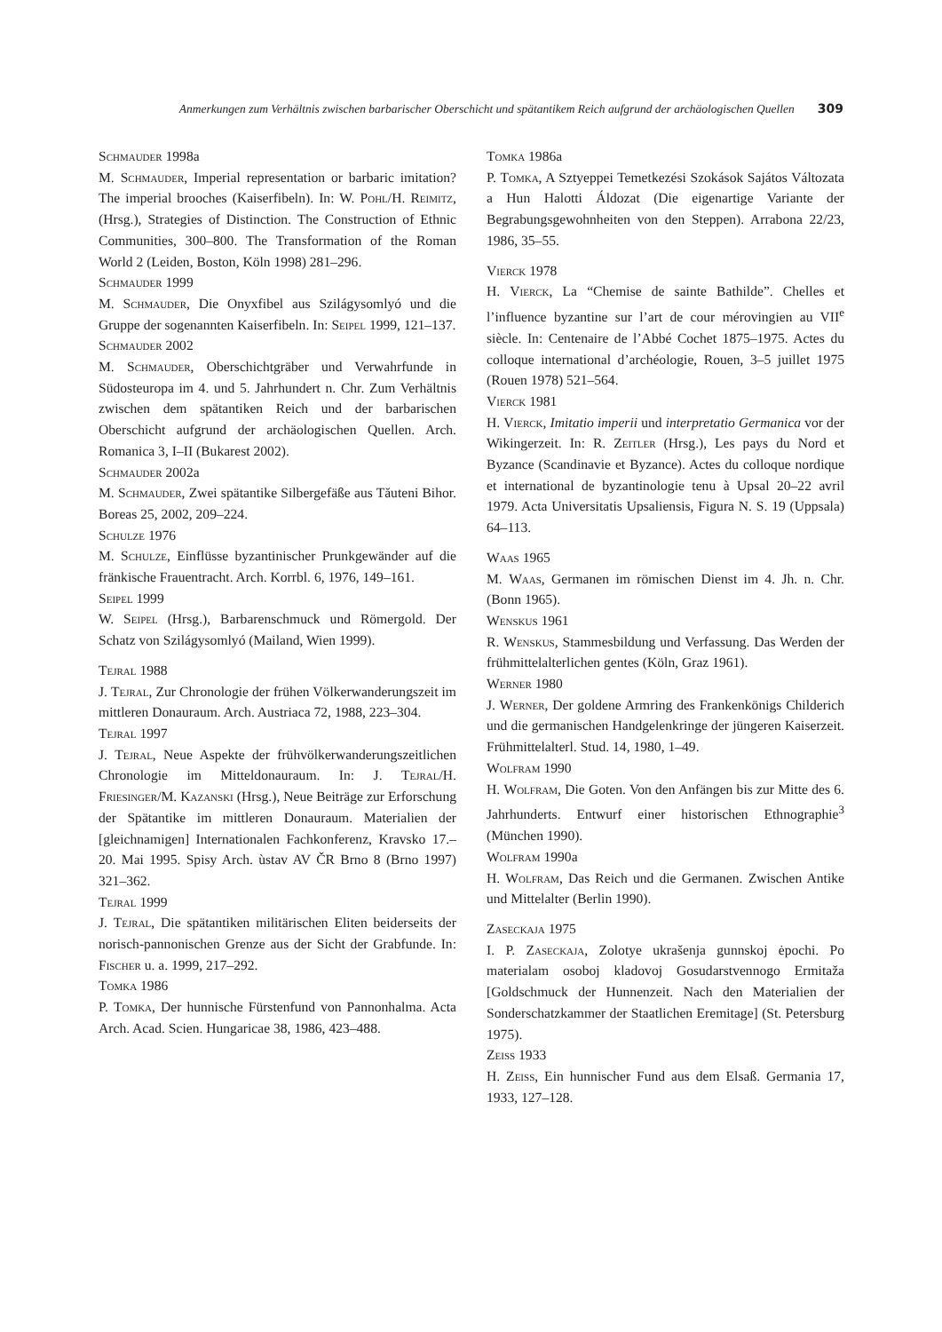Anmerkungen zum Verhältnis zwischen barbarischer Oberschicht und spätantikem Reich aufgrund der archäologischen Quellen 309
Schmauder 1998a
M. Schmauder, Imperial representation or barbaric imitation? The imperial brooches (Kaiserfibeln). In: W. Pohl/H. Reimitz, (Hrsg.), Strategies of Distinction. The Construction of Ethnic Communities, 300–800. The Transformation of the Roman World 2 (Leiden, Boston, Köln 1998) 281–296.
Schmauder 1999
M. Schmauder, Die Onyxfibel aus Szilágysomlyó und die Gruppe der sogenannten Kaiserfibeln. In: Seipel 1999, 121–137.
Schmauder 2002
M. Schmauder, Oberschichtgräber und Verwahrfunde in Südosteuropa im 4. und 5. Jahrhundert n. Chr. Zum Verhältnis zwischen dem spätantiken Reich und der barbarischen Oberschicht aufgrund der archäologischen Quellen. Arch. Romanica 3, I–II (Bukarest 2002).
Schmauder 2002a
M. Schmauder, Zwei spätantike Silbergefäße aus Tăuteni Bihor. Boreas 25, 2002, 209–224.
Schulze 1976
M. Schulze, Einflüsse byzantinischer Prunkgewänder auf die fränkische Frauentracht. Arch. Korrbl. 6, 1976, 149–161.
Seipel 1999
W. Seipel (Hrsg.), Barbarenschmuck und Römergold. Der Schatz von Szilágysomlyó (Mailand, Wien 1999).
Tejral 1988
J. Tejral, Zur Chronologie der frühen Völkerwanderungszeit im mittleren Donauraum. Arch. Austriaca 72, 1988, 223–304.
Tejral 1997
J. Tejral, Neue Aspekte der frühvölkerwanderungszeitlichen Chronologie im Mitteldonauraum. In: J. Tejral/H. Friesinger/M. Kazanski (Hrsg.), Neue Beiträge zur Erforschung der Spätantike im mittleren Donauraum. Materialien der [gleichnamigen] Internationalen Fachkonferenz, Kravsko 17.–20. Mai 1995. Spisy Arch. ùstav AV ČR Brno 8 (Brno 1997) 321–362.
Tejral 1999
J. Tejral, Die spätantiken militärischen Eliten beiderseits der norisch-pannonischen Grenze aus der Sicht der Grabfunde. In: Fischer u. a. 1999, 217–292.
Tomka 1986
P. Tomka, Der hunnische Fürstenfund von Pannonhalma. Acta Arch. Acad. Scien. Hungaricae 38, 1986, 423–488.
Tomka 1986a
P. Tomka, A Sztyeppei Temetkezési Szokások Sajátos Változata a Hun Halotti Áldozat (Die eigenartige Variante der Begrabungsgewohnheiten von den Steppen). Arrabona 22/23, 1986, 35–55.
Vierck 1978
H. Vierck, La “Chemise de sainte Bathilde”. Chelles et l’influence byzantine sur l’art de cour mérovingien au VII<sup>e</sup> siècle. In: Centenaire de l’Abbé Cochet 1875–1975. Actes du colloque international d’archéologie, Rouen, 3–5 juillet 1975 (Rouen 1978) 521–564.
Vierck 1981
H. Vierck, Imitatio imperii und interpretatio Germanica vor der Wikingerzeit. In: R. Zeitler (Hrsg.), Les pays du Nord et Byzance (Scandinavie et Byzance). Actes du colloque nordique et international de byzantinologie tenu à Upsal 20–22 avril 1979. Acta Universitatis Upsaliensis, Figura N. S. 19 (Uppsala) 64–113.
Waas 1965
M. Waas, Germanen im römischen Dienst im 4. Jh. n. Chr. (Bonn 1965).
Wenskus 1961
R. Wenskus, Stammesbildung und Verfassung. Das Werden der frühmittelalterlichen gentes (Köln, Graz 1961).
Werner 1980
J. Werner, Der goldene Armring des Frankenkönigs Childerich und die germanischen Handgelenkringe der jüngeren Kaiserzeit. Frühmittelalterl. Stud. 14, 1980, 1–49.
Wolfram 1990
H. Wolfram, Die Goten. Von den Anfängen bis zur Mitte des 6. Jahrhunderts. Entwurf einer historischen Ethnographie<sup>3</sup> (München 1990).
Wolfram 1990a
H. Wolfram, Das Reich und die Germanen. Zwischen Antike und Mittelalter (Berlin 1990).
Zaseckaja 1975
I. P. Zaseckaja, Zolotye ukrašenja gunnskoj ėpochi. Po materialam osoboj kladovoj Gosudarstvennogo Ermitaža [Goldschmuck der Hunnenzeit. Nach den Materialien der Sonderschatzkammer der Staatlichen Eremitage] (St. Petersburg 1975).
Zeiss 1933
H. Zeiss, Ein hunnischer Fund aus dem Elsaß. Germania 17, 1933, 127–128.